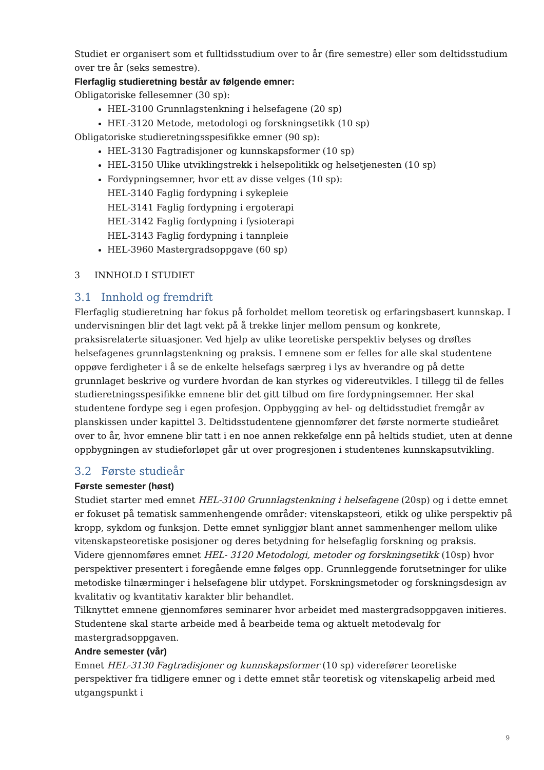Studiet er organisert som et fulltidsstudium over to år (fire semestre) eller som deltidsstudium over tre år (seks semestre).
Flerfaglig studieretning består av følgende emner:
Obligatoriske fellesemner (30 sp):
HEL-3100 Grunnlagstenkning i helsefagene (20 sp)
HEL-3120 Metode, metodologi og forskningsetikk (10 sp)
Obligatoriske studieretningsspesifikke emner (90 sp):
HEL-3130 Fagtradisjoner og kunnskapsformer (10 sp)
HEL-3150 Ulike utviklingstrekk i helsepolitikk og helsetjenesten (10 sp)
Fordypningsemner, hvor ett av disse velges (10 sp):
HEL-3140 Faglig fordypning i sykepleie
HEL-3141 Faglig fordypning i ergoterapi
HEL-3142 Faglig fordypning i fysioterapi
HEL-3143 Faglig fordypning i tannpleie
HEL-3960 Mastergradsoppgave (60 sp)
3 INNHOLD I STUDIET
3.1 Innhold og fremdrift
Flerfaglig studieretning har fokus på forholdet mellom teoretisk og erfaringsbasert kunnskap. I undervisningen blir det lagt vekt på å trekke linjer mellom pensum og konkrete, praksisrelaterte situasjoner. Ved hjelp av ulike teoretiske perspektiv belyses og drøftes helsefagenes grunnlagstenkning og praksis. I emnene som er felles for alle skal studentene oppøve ferdigheter i å se de enkelte helsefags særpreg i lys av hverandre og på dette grunnlaget beskrive og vurdere hvordan de kan styrkes og videreutvikles. I tillegg til de felles studieretningsspesifikke emnene blir det gitt tilbud om fire fordypningsemner. Her skal studentene fordype seg i egen profesjon. Oppbygging av hel- og deltidsstudiet fremgår av planskissen under kapittel 3. Deltidsstudentene gjennomfører det første normerte studieåret over to år, hvor emnene blir tatt i en noe annen rekkefølge enn på heltids studiet, uten at denne oppbygningen av studieforløpet går ut over progresjonen i studentenes kunnskapsutvikling.
3.2 Første studieår
Første semester (høst)
Studiet starter med emnet HEL-3100 Grunnlagstenkning i helsefagene (20sp) og i dette emnet er fokuset på tematisk sammenhengende områder: vitenskapsteori, etikk og ulike perspektiv på kropp, sykdom og funksjon. Dette emnet synliggjør blant annet sammenhenger mellom ulike vitenskapsteoretiske posisjoner og deres betydning for helsefaglig forskning og praksis.
Videre gjennomføres emnet HEL- 3120 Metodologi, metoder og forskningsetikk (10sp) hvor perspektiver presentert i foregående emne følges opp. Grunnleggende forutsetninger for ulike metodiske tilnærminger i helsefagene blir utdypet. Forskningsmetoder og forskningsdesign av kvalitativ og kvantitativ karakter blir behandlet.
Tilknyttet emnene gjennomføres seminarer hvor arbeidet med mastergradsoppgaven initieres. Studentene skal starte arbeide med å bearbeide tema og aktuelt metodevalg for mastergradsoppgaven.
Andre semester (vår)
Emnet HEL-3130 Fagtradisjoner og kunnskapsformer (10 sp) viderefører teoretiske perspektiver fra tidligere emner og i dette emnet står teoretisk og vitenskapelig arbeid med utgangspunkt i
9